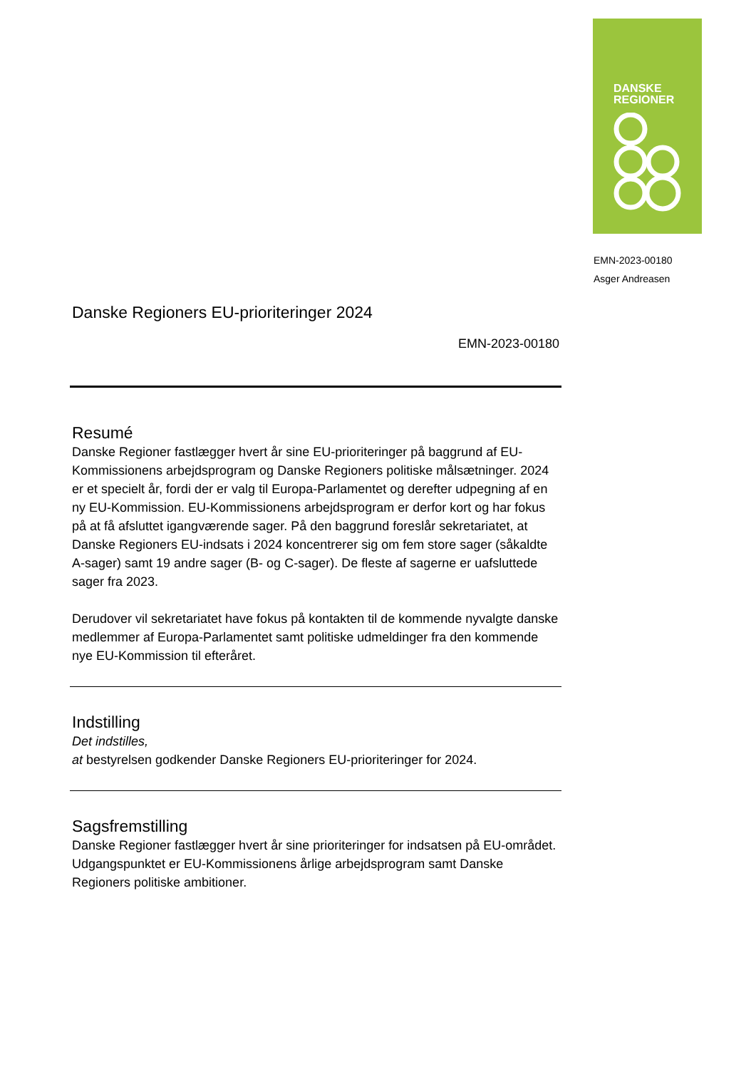DANSKE
REGIONER
EMN-2023-00180
Asger Andreasen
Danske Regioners EU-prioriteringer 2024
EMN-2023-00180
Resumé
Danske Regioner fastlægger hvert år sine EU-prioriteringer på baggrund af EU-Kommissionens arbejdsprogram og Danske Regioners politiske målsætninger. 2024 er et specielt år, fordi der er valg til Europa-Parlamentet og derefter udpegning af en ny EU-Kommission. EU-Kommissionens arbejdsprogram er derfor kort og har fokus på at få afsluttet igangværende sager. På den baggrund foreslår sekretariatet, at Danske Regioners EU-indsats i 2024 koncentrerer sig om fem store sager (såkaldte A-sager) samt 19 andre sager (B- og C-sager). De fleste af sagerne er uafsluttede sager fra 2023.
Derudover vil sekretariatet have fokus på kontakten til de kommende nyvalgte danske medlemmer af Europa-Parlamentet samt politiske udmeldinger fra den kommende nye EU-Kommission til efteråret.
Indstilling
Det indstilles,
at bestyrelsen godkender Danske Regioners EU-prioriteringer for 2024.
Sagsfremstilling
Danske Regioner fastlægger hvert år sine prioriteringer for indsatsen på EU-området. Udgangspunktet er EU-Kommissionens årlige arbejdsprogram samt Danske Regioners politiske ambitioner.